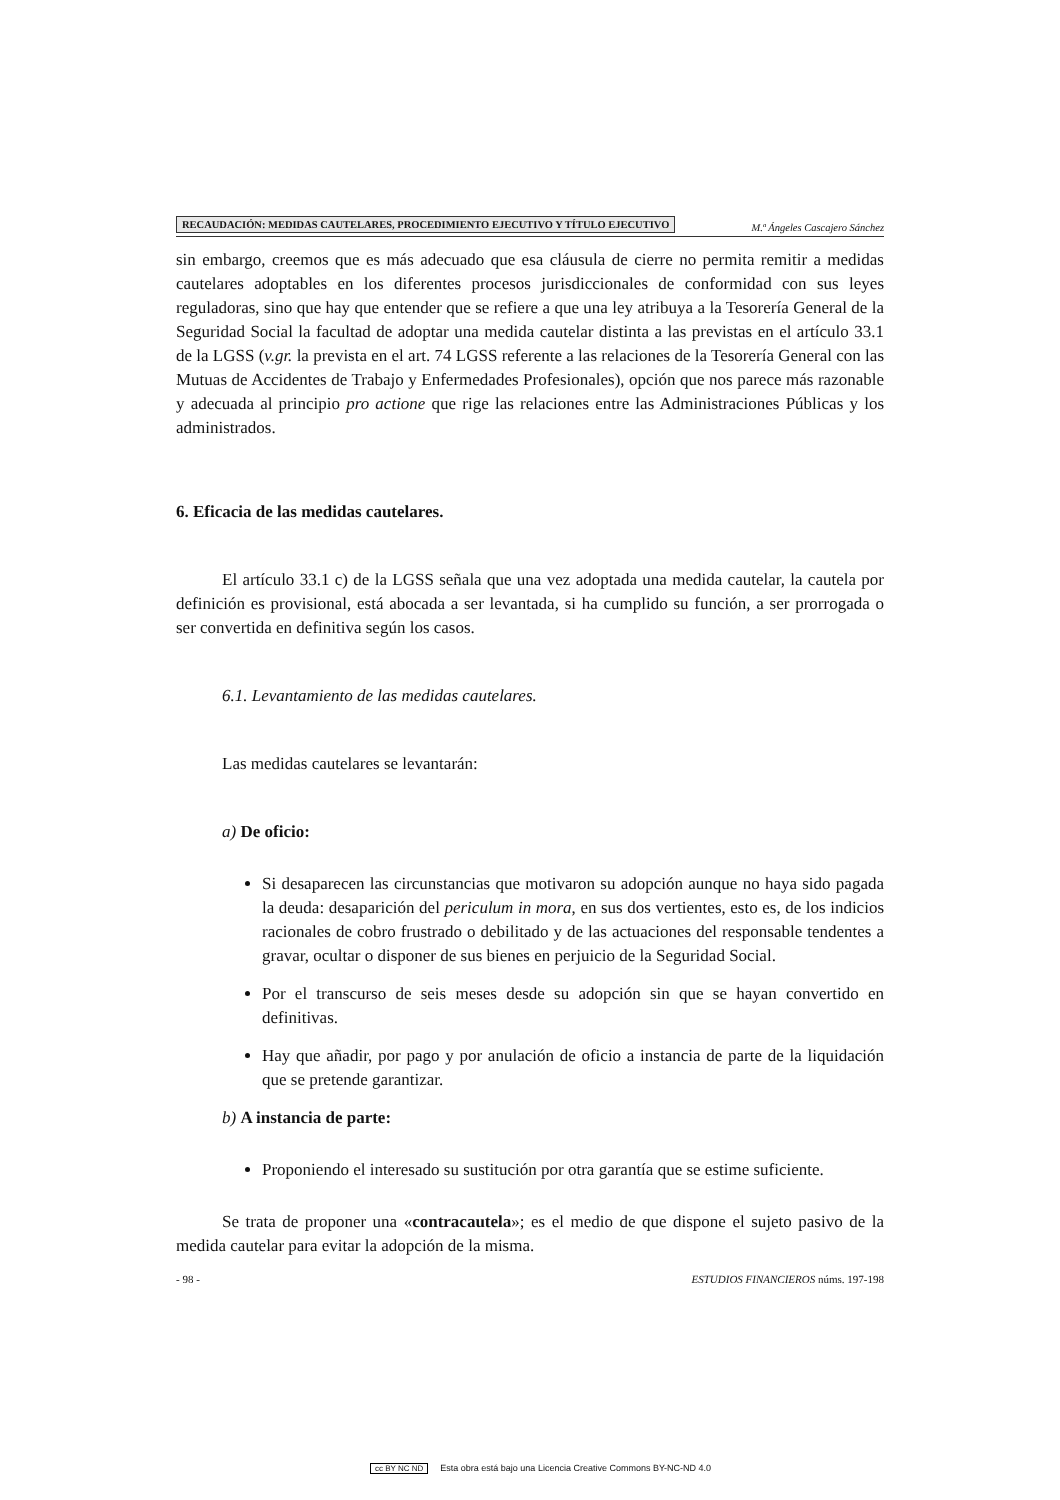RECAUDACIÓN: MEDIDAS CAUTELARES, PROCEDIMIENTO EJECUTIVO Y TÍTULO EJECUTIVO
M.ª Ángeles Cascajero Sánchez
sin embargo, creemos que es más adecuado que esa cláusula de cierre no permita remitir a medidas cautelares adoptables en los diferentes procesos jurisdiccionales de conformidad con sus leyes reguladoras, sino que hay que entender que se refiere a que una ley atribuya a la Tesorería General de la Seguridad Social la facultad de adoptar una medida cautelar distinta a las previstas en el artículo 33.1 de la LGSS (v.gr. la prevista en el art. 74 LGSS referente a las relaciones de la Tesorería General con las Mutuas de Accidentes de Trabajo y Enfermedades Profesionales), opción que nos parece más razonable y adecuada al principio pro actione que rige las relaciones entre las Administraciones Públicas y los administrados.
6. Eficacia de las medidas cautelares.
El artículo 33.1 c) de la LGSS señala que una vez adoptada una medida cautelar, la cautela por definición es provisional, está abocada a ser levantada, si ha cumplido su función, a ser prorrogada o ser convertida en definitiva según los casos.
6.1. Levantamiento de las medidas cautelares.
Las medidas cautelares se levantarán:
a) De oficio:
Si desaparecen las circunstancias que motivaron su adopción aunque no haya sido pagada la deuda: desaparición del periculum in mora, en sus dos vertientes, esto es, de los indicios racionales de cobro frustrado o debilitado y de las actuaciones del responsable tendentes a gravar, ocultar o disponer de sus bienes en perjuicio de la Seguridad Social.
Por el transcurso de seis meses desde su adopción sin que se hayan convertido en definitivas.
Hay que añadir, por pago y por anulación de oficio a instancia de parte de la liquidación que se pretende garantizar.
b) A instancia de parte:
Proponiendo el interesado su sustitución por otra garantía que se estime suficiente.
Se trata de proponer una «contracautela»; es el medio de que dispone el sujeto pasivo de la medida cautelar para evitar la adopción de la misma.
- 98 - ESTUDIOS FINANCIEROS núms. 197-198
cc BY NC ND Esta obra está bajo una Licencia Creative Commons BY-NC-ND 4.0